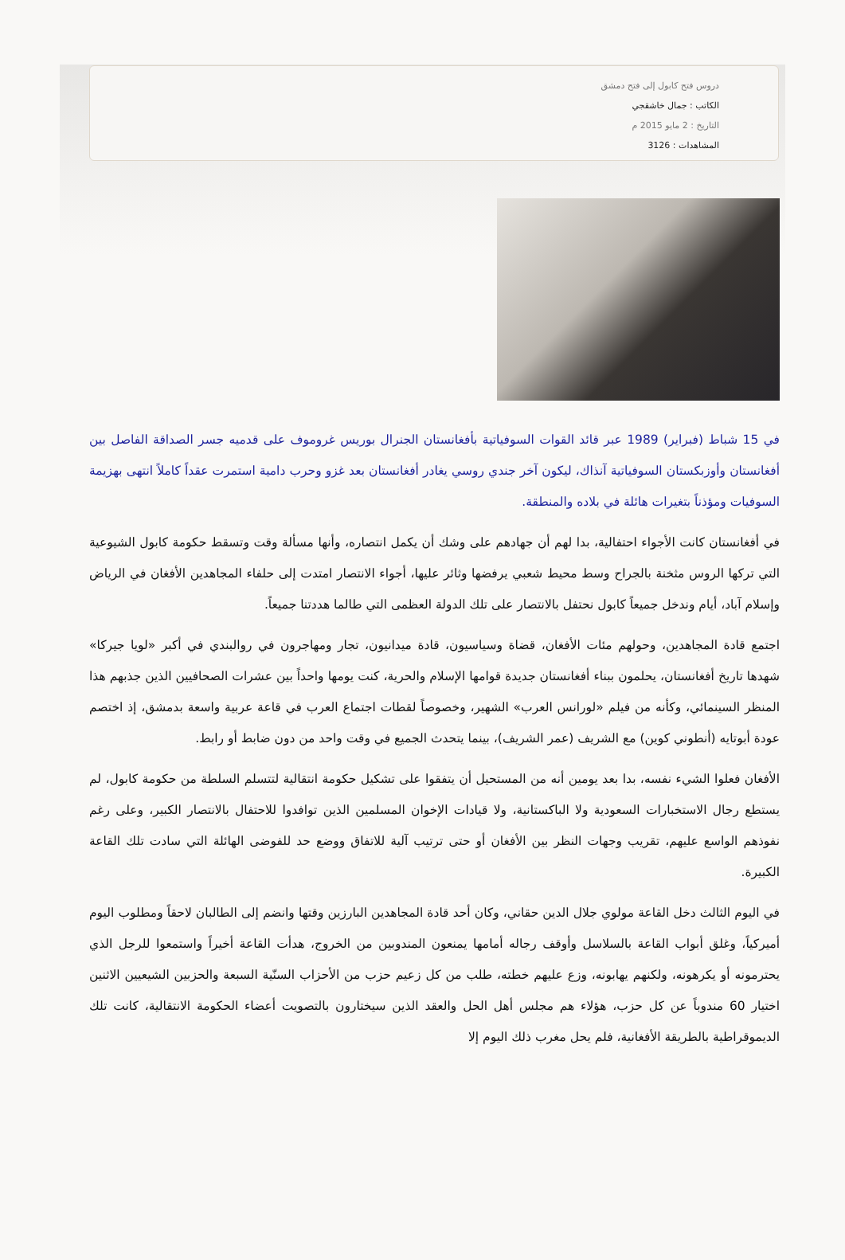دروس فتح كابول إلى فتح دمشق
الكاتب : جمال خاشقجي
التاريخ : 2 مايو 2015 م
المشاهدات : 3126
في 15 شباط (فبراير) 1989 عبر قائد القوات السوفياتية بأفغانستان الجنرال بوريس غروموف على قدميه جسر الصداقة الفاصل بين أفغانستان وأوزبكستان السوفياتية آنذاك، ليكون آخر جندي روسي يغادر أفغانستان بعد غزو وحرب دامية استمرت عقداً كاملاً انتهى بهزيمة السوفيات ومؤذناً بتغيرات هائلة في بلاده والمنطقة.
في أفغانستان كانت الأجواء احتفالية، بدا لهم أن جهادهم على وشك أن يكمل انتصاره، وأنها مسألة وقت وتسقط حكومة كابول الشيوعية التي تركها الروس مثخنة بالجراح وسط محيط شعبي يرفضها وثائر عليها، أجواء الانتصار امتدت إلى حلفاء المجاهدين الأفغان في الرياض وإسلام آباد، أيام وندخل جميعاً كابول نحتفل بالانتصار على تلك الدولة العظمى التي طالما هددتنا جميعاً.
اجتمع قادة المجاهدين، وحولهم مئات الأفغان، قضاة وسياسيون، قادة ميدانيون، تجار ومهاجرون في روالبندي في أكبر «لويا جيركا» شهدها تاريخ أفغانستان، يحلمون ببناء أفغانستان جديدة قوامها الإسلام والحرية، كنت يومها واحداً بين عشرات الصحافيين الذين جذبهم هذا المنظر السينمائي، وكأنه من فيلم «لورانس العرب» الشهير، وخصوصاً لقطات اجتماع العرب في قاعة عربية واسعة بدمشق، إذ اختصم عودة أبوتايه (أنطوني كوين) مع الشريف (عمر الشريف)، بينما يتحدث الجميع في وقت واحد من دون ضابط أو رابط.
الأفغان فعلوا الشيء نفسه، بدا بعد يومين أنه من المستحيل أن يتفقوا على تشكيل حكومة انتقالية لتتسلم السلطة من حكومة كابول، لم يستطع رجال الاستخبارات السعودية ولا الباكستانية، ولا قيادات الإخوان المسلمين الذين توافدوا للاحتفال بالانتصار الكبير، وعلى رغم نفوذهم الواسع عليهم، تقريب وجهات النظر بين الأفغان أو حتى ترتيب آلية للاتفاق ووضع حد للفوضى الهائلة التي سادت تلك القاعة الكبيرة.
في اليوم الثالث دخل القاعة مولوي جلال الدين حقاني، وكان أحد قادة المجاهدين البارزين وقتها وانضم إلى الطالبان لاحقاً ومطلوب اليوم أميركياً، وغلق أبواب القاعة بالسلاسل وأوقف رجاله أمامها يمنعون المندوبين من الخروج، هدأت القاعة أخيراً واستمعوا للرجل الذي يحترمونه أو يكرهونه، ولكنهم يهابونه، وزع عليهم خطته، طلب من كل زعيم حزب من الأحزاب السنّية السبعة والحزبين الشيعيين الاثنين اختيار 60 مندوباً عن كل حزب، هؤلاء هم مجلس أهل الحل والعقد الذين سيختارون بالتصويت أعضاء الحكومة الانتقالية، كانت تلك الديموقراطية بالطريقة الأفغانية، فلم يحل مغرب ذلك اليوم إلا